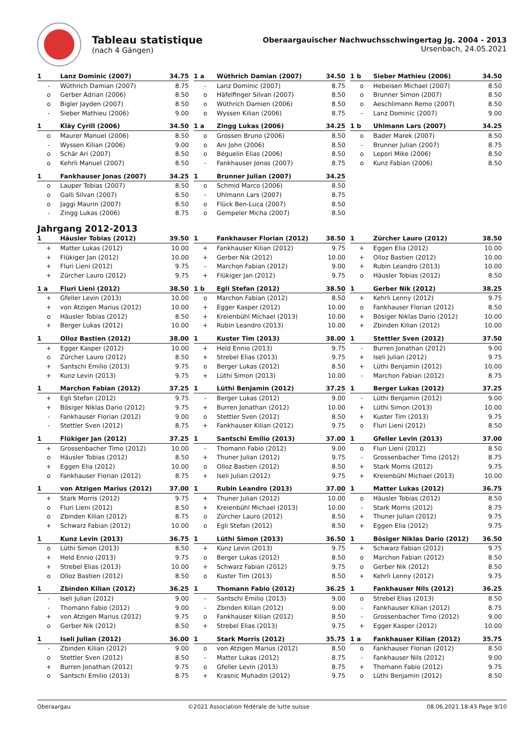Tableau statistique
(nach 4 Gängen)
Oberaargauischer Nachwuchsschwingertag Jg. 2004 - 2013
Ursenbach, 24.05.2021
| 1 | Lanz Dominic (2007) | 34.75 |
| --- | --- | --- |
| - | Wüthrich Damian (2007) | 8.75 |
| o | Gerber Adrian (2006) | 8.50 |
| o | Bigler Jayden (2007) | 8.50 |
| - | Sieber Mathieu (2006) | 9.00 |
| 1 a | Wüthrich Damian (2007) | 34.50 |
| --- | --- | --- |
| - | Lanz Dominic (2007) | 8.75 |
| o | Häfelfinger Silvan (2007) | 8.50 |
| o | Wüthrich Damien (2006) | 8.50 |
| o | Wyssen Kilian (2006) | 8.75 |
| 1 b | Sieber Mathieu (2006) | 34.50 |
| --- | --- | --- |
| o | Hebeisen Michael (2007) | 8.50 |
| o | Brunner Simon (2007) | 8.50 |
| o | Aeschlimann Remo (2007) | 8.50 |
| - | Lanz Dominic (2007) | 9.00 |
| 1 | Kläy Cyrill (2006) | 34.50 |
| --- | --- | --- |
| o | Maurer Manuel (2006) | 8.50 |
| - | Wyssen Kilian (2006) | 9.00 |
| o | Schär Ari (2007) | 8.50 |
| o | Kehrli Manuel (2007) | 8.50 |
| 1 a | Zingg Lukas (2006) | 34.25 |
| --- | --- | --- |
| o | Grossen Bruno (2006) | 8.50 |
| o | Ani John (2006) | 8.50 |
| o | Béguelin Elias (2006) | 8.50 |
| - | Fankhauser Jonas (2007) | 8.75 |
| 1 b | Uhlmann Lars (2007) | 34.25 |
| --- | --- | --- |
| o | Bader Marek (2007) | 8.50 |
| - | Brunner Julian (2007) | 8.75 |
| o | Lepori Mike (2006) | 8.50 |
| o | Kunz Fabian (2006) | 8.50 |
| 1 | Fankhauser Jonas (2007) | 34.25 |
| --- | --- | --- |
| o | Lauper Tobias (2007) | 8.50 |
| o | Galli Silvan (2007) | 8.50 |
| o | Jaggi Maurin (2007) | 8.50 |
| - | Zingg Lukas (2006) | 8.75 |
| 1 | Brunner Julian (2007) | 34.25 |
| --- | --- | --- |
| o | Schmid Marco (2006) | 8.50 |
| - | Uhlmann Lars (2007) | 8.75 |
| o | Flück Ben-Luca (2007) | 8.50 |
| o | Gempeler Micha (2007) | 8.50 |
Jahrgang 2012-2013
| 1 | Häusler Tobias (2012) | 39.50 |
| --- | --- | --- |
| + | Matter Lukas (2012) | 10.00 |
| + | Flükiger Jan (2012) | 10.00 |
| + | Fluri Lieni (2012) | 9.75 |
| + | Zürcher Lauro (2012) | 9.75 |
| 1 | Fankhauser Florian (2012) | 38.50 |
| --- | --- | --- |
| + | Fankhauser Kilian (2012) | 9.75 |
| + | Gerber Nik (2012) | 10.00 |
| - | Marchon Fabian (2012) | 9.00 |
| + | Flükiger Jan (2012) | 9.75 |
| 1 | Zürcher Lauro (2012) | 38.50 |
| --- | --- | --- |
| + | Eggen Elia (2012) | 10.00 |
| + | Olloz Bastien (2012) | 10.00 |
| + | Rubin Leandro (2013) | 10.00 |
| o | Häusler Tobias (2012) | 8.50 |
| 1 a | Fluri Lieni (2012) | 38.50 |
| --- | --- | --- |
| + | Gfeller Levin (2013) | 10.00 |
| + | von Atzigen Marius (2012) | 10.00 |
| o | Häusler Tobias (2012) | 8.50 |
| + | Berger Lukas (2012) | 10.00 |
| 1 b | Egli Stefan (2012) | 38.50 |
| --- | --- | --- |
| o | Marchon Fabian (2012) | 8.50 |
| + | Egger Kasper (2012) | 10.00 |
| + | Kreienbühl Michael (2013) | 10.00 |
| + | Rubin Leandro (2013) | 10.00 |
| 1 | Gerber Nik (2012) | 38.25 |
| --- | --- | --- |
| + | Kehrli Lenny (2012) | 9.75 |
| o | Fankhauser Florian (2012) | 8.50 |
| + | Bösiger Niklas Dario (2012) | 10.00 |
| + | Zbinden Kilian (2012) | 10.00 |
| 1 | Olloz Bastien (2012) | 38.00 |
| --- | --- | --- |
| + | Egger Kasper (2012) | 10.00 |
| o | Zürcher Lauro (2012) | 8.50 |
| + | Santschi Emilio (2013) | 9.75 |
| + | Kunz Levin (2013) | 9.75 |
| 1 | Kuster Tim (2013) | 38.00 |
| --- | --- | --- |
| + | Held Ennio (2013) | 9.75 |
| + | Strebel Elias (2013) | 9.75 |
| o | Berger Lukas (2012) | 8.50 |
| + | Lüthi Simon (2013) | 10.00 |
| 1 | Stettler Sven (2012) | 37.50 |
| --- | --- | --- |
| - | Burren Jonathan (2012) | 9.00 |
| + | Iseli Julian (2012) | 9.75 |
| + | Lüthi Benjamin (2012) | 10.00 |
| - | Marchon Fabian (2012) | 8.75 |
| 1 | Marchon Fabian (2012) | 37.25 |
| --- | --- | --- |
| + | Egli Stefan (2012) | 9.75 |
| + | Bösiger Niklas Dario (2012) | 9.75 |
| - | Fankhauser Florian (2012) | 9.00 |
| - | Stettler Sven (2012) | 8.75 |
| 1 | Lüthi Benjamin (2012) | 37.25 |
| --- | --- | --- |
| - | Berger Lukas (2012) | 9.00 |
| + | Burren Jonathan (2012) | 10.00 |
| o | Stettler Sven (2012) | 8.50 |
| + | Fankhauser Kilian (2012) | 9.75 |
| 1 | Berger Lukas (2012) | 37.25 |
| --- | --- | --- |
| - | Lüthi Benjamin (2012) | 9.00 |
| + | Lüthi Simon (2013) | 10.00 |
| + | Kuster Tim (2013) | 9.75 |
| o | Fluri Lieni (2012) | 8.50 |
| 1 | Flükiger Jan (2012) | 37.25 |
| --- | --- | --- |
| + | Grossenbacher Timo (2012) | 10.00 |
| o | Häusler Tobias (2012) | 8.50 |
| + | Eggen Elia (2012) | 10.00 |
| o | Fankhauser Florian (2012) | 8.75 |
| 1 | Santschi Emilio (2013) | 37.00 |
| --- | --- | --- |
| - | Thomann Fabio (2012) | 9.00 |
| + | Thuner Julian (2012) | 9.75 |
| o | Olloz Bastien (2012) | 8.50 |
| + | Iseli Julian (2012) | 9.75 |
| 1 | Gfeller Levin (2013) | 37.00 |
| --- | --- | --- |
| o | Fluri Lieni (2012) | 8.50 |
| - | Grossenbacher Timo (2012) | 8.75 |
| + | Stark Morris (2012) | 9.75 |
| + | Kreienbühl Michael (2013) | 10.00 |
| 1 | von Atzigen Marius (2012) | 37.00 |
| --- | --- | --- |
| + | Stark Morris (2012) | 9.75 |
| o | Fluri Lieni (2012) | 8.50 |
| o | Zbinden Kilian (2012) | 8.75 |
| + | Schwarz Fabian (2012) | 10.00 |
| 1 | Rubin Leandro (2013) | 37.00 |
| --- | --- | --- |
| + | Thuner Julian (2012) | 10.00 |
| + | Kreienbühl Michael (2013) | 10.00 |
| o | Zürcher Lauro (2012) | 8.50 |
| o | Egli Stefan (2012) | 8.50 |
| 1 | Matter Lukas (2012) | 36.75 |
| --- | --- | --- |
| o | Häusler Tobias (2012) | 8.50 |
| - | Stark Morris (2012) | 8.75 |
| + | Thuner Julian (2012) | 9.75 |
| + | Eggen Elia (2012) | 9.75 |
| 1 | Kunz Levin (2013) | 36.75 |
| --- | --- | --- |
| o | Lüthi Simon (2013) | 8.50 |
| + | Held Ennio (2013) | 9.75 |
| + | Strebel Elias (2013) | 10.00 |
| o | Olloz Bastien (2012) | 8.50 |
| 1 | Lüthi Simon (2013) | 36.50 |
| --- | --- | --- |
| + | Kunz Levin (2013) | 9.75 |
| o | Berger Lukas (2012) | 8.50 |
| + | Schwarz Fabian (2012) | 9.75 |
| o | Kuster Tim (2013) | 8.50 |
| 1 | Bösiger Niklas Dario (2012) | 36.50 |
| --- | --- | --- |
| + | Schwarz Fabian (2012) | 9.75 |
| o | Marchon Fabian (2012) | 8.50 |
| o | Gerber Nik (2012) | 8.50 |
| + | Kehrli Lenny (2012) | 9.75 |
| 1 | Zbinden Kilian (2012) | 36.25 |
| --- | --- | --- |
| - | Iseli Julian (2012) | 9.00 |
| - | Thomann Fabio (2012) | 9.00 |
| + | von Atzigen Marius (2012) | 9.75 |
| o | Gerber Nik (2012) | 8.50 |
| 1 | Thomann Fabio (2012) | 36.25 |
| --- | --- | --- |
| - | Santschi Emilio (2013) | 9.00 |
| - | Zbinden Kilian (2012) | 9.00 |
| o | Fankhauser Kilian (2012) | 8.50 |
| + | Strebel Elias (2013) | 9.75 |
| 1 | Fankhauser Nils (2012) | 36.25 |
| --- | --- | --- |
| o | Strebel Elias (2013) | 8.50 |
| - | Fankhauser Kilian (2012) | 8.75 |
| - | Grossenbacher Timo (2012) | 9.00 |
| + | Egger Kasper (2012) | 10.00 |
| 1 | Iseli Julian (2012) | 36.00 |
| --- | --- | --- |
| - | Zbinden Kilian (2012) | 9.00 |
| o | Stettler Sven (2012) | 8.50 |
| + | Burren Jonathan (2012) | 9.75 |
| o | Santschi Emilio (2013) | 8.75 |
| 1 | Stark Morris (2012) | 35.75 |
| --- | --- | --- |
| o | von Atzigen Marius (2012) | 8.50 |
| - | Matter Lukas (2012) | 8.75 |
| o | Gfeller Levin (2013) | 8.75 |
| + | Krasnic Muhadin (2012) | 9.75 |
| 1 a | Fankhauser Kilian (2012) | 35.75 |
| --- | --- | --- |
| o | Fankhauser Florian (2012) | 8.50 |
| - | Fankhauser Nils (2012) | 9.00 |
| + | Thomann Fabio (2012) | 9.75 |
| o | Lüthi Benjamin (2012) | 8.50 |
Oberaargau ©2021 Association fédérale de lutte suisse 08.06.2021 18:43 Page 9/10